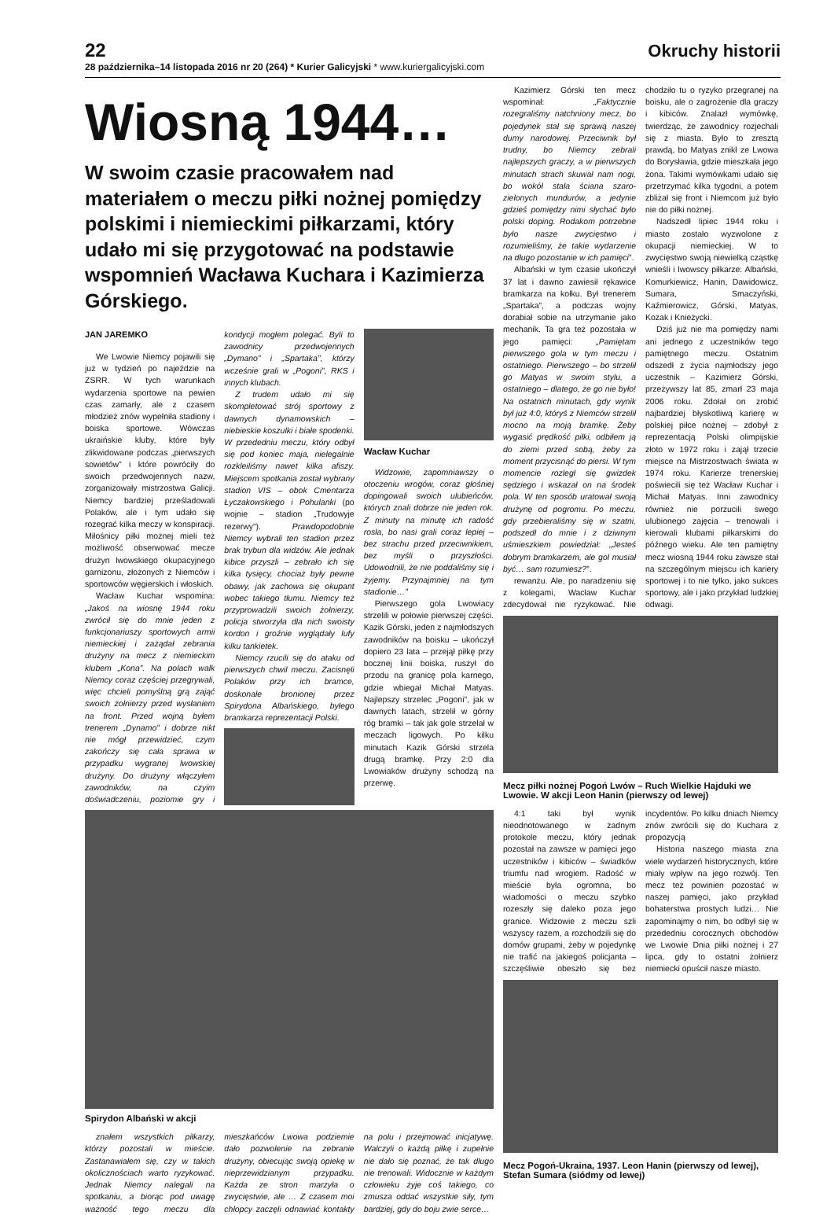22 Okruchy historii
28 października–14 listopada 2016 nr 20 (264) * Kurier Galicyjski * www.kuriergalicyjski.com
Wiosną 1944…
W swoim czasie pracowałem nad materiałem o meczu piłki nożnej pomiędzy polskimi i niemieckimi piłkarzami, który udało mi się przygotować na podstawie wspomnień Wacława Kuchara i Kazimierza Górskiego.
JAN JAREMKO
We Lwowie Niemcy pojawili się już w tydzień po najeździe na ZSRR. W tych warunkach wydarzenia sportowe na pewien czas zamarły, ale z czasem młodzież znów wypełniła stadiony i boiska sportowe. Wówczas ukraińskie kluby, które były zlikwidowane podczas „pierwszych sowietów” i które powróciły do swoich przedwojennych nazw, zorganizowały mistrzostwa Galicji. Niemcy bardziej prześladowali Polaków, ale i tym udało się rozegrać kilka meczy w konspiracji. Miłośnicy piłki możnej mieli też możliwość obserwować mecze drużyn lwowskiego okupacyjnego garnizonu, złożonych z Niemców i sportowców węgierskich i włoskich.
Wacław Kuchar wspomina: „Jakoś na wiosnę 1944 roku zwrócił się do mnie jeden z funkcjonariuszy sportowych armii niemieckiej i zażądał zebrania drużyny na mecz z niemieckim klubem „Kona”. Na polach walk Niemcy coraz częściej przegrywali, więc chcieli pomyślną grą zająć swoich żołnierzy przed wysłaniem na front. Przed wojną byłem trenerem „Dynamo” i dobrze nikt nie mógł przewidzieć, czym zakończy się cała sprawa w przypadku wygranej lwowskiej drużyny. Do drużyny włączyłem zawodników, na czyim doświadczeniu, poziomie gry i kondycji mogłem polegać. Byli to zawodnicy przedwojennych „Dymano” i „Spartaka”, którzy wcześnie grali w „Pogoni”, RKS i innych klubach.
Z trudem udało mi się skompletować strój sportowy z dawnych dynamowskich – niebieskie koszulki i białe spodenki. W przededniu meczu, który odbył się pod koniec maja, nielegalnie rozkleiliśmy nawet kilka afiszy. Miejscem spotkania został wybrany stadion VIS – obok Cmentarza Łyczakowskiego i Pohulanki (po wojnie – stadion „Trudowyje rezerwy”). Prawdopodobnie Niemcy wybrali ten stadion przez brak trybun dla widzów. Ale jednak kibice przyszli – zebrało ich się kilka tysięcy, chociaż były pewne obawy, jak zachowa się okupant wobec takiego tłumu. Niemcy też przyprowadzili swoich żołnierzy, policja stworzyła dla nich swoisty kordon i groźnie wyglądały lufy kilku tankietek.
Niemcy rzucili się do ataku od pierwszych chwil meczu. Zacisnęli Polaków przy ich bramce, doskonale bronionej przez Spirydona Albańskiego, byłego bramkarza reprezentacji Polski.
Wacław Kuchar
Widzowie, zapomniawszy o otoczeniu wrogów, coraz głośniej dopingowali swoich ulubieńców, których znali dobrze nie jeden rok. Z minuty na minutę ich radość rosła, bo nasi grali coraz lepiej – bez strachu przed przeciwnikiem, bez myśli o przyszłości. Udowodnili, że nie poddaliśmy się i żyjemy. Przynajmniej na tym stadionie…”
Pierwszego gola Lwowiacy strzelili w połowie pierwszej części. Kazik Górski, jeden z najmłodszych zawodników na boisku – ukończył dopiero 23 lata – przejął piłkę przy bocznej linii boiska, ruszył do przodu na granicę pola karnego, gdzie wbiegał Michał Matyas. Najlepszy strzelec „Pogoni”, jak w dawnych latach, strzelił w górny róg bramki – tak jak gole strzelał w meczach ligowych. Po kilku minutach Kazik Górski strzela drugą bramkę. Przy 2:0 dla Lwowiaków drużyny schodzą na przerwę.
Spirydon Albański w akcji
znałem wszystkich piłkarzy, którzy pozostali w mieście. Zastanawiałem się, czy w takich okolicznościach warto ryzykować. Jednak Niemcy nalegali na spotkaniu, a biorąc pod uwagę ważność tego meczu dla mieszkańców Lwowa podziemie dało pozwolenie na zebranie drużyny, obiecując swoją opiekę w nieprzewidzianym przypadku. Każda ze stron marzyła o zwycięstwie, ale … Z czasem moi chłopcy zaczęli odnawiać kontakty na polu i przejmować inicjatywę. Walczyli o każdą piłkę i zupełnie nie dało się poznać, że tak długo nie trenowali. Widocznie w każdym człowieku żyje coś takiego, co zmusza oddać wszystkie siły, tym bardziej, gdy do boju zwie serce…
Kazimierz Górski ten mecz wspominał: „Faktycznie rozegraliśmy natchniony mecz, bo pojedynek stał się sprawą naszej dumy narodowej. Przeciwnik był trudny, bo Niemcy zebrali najlepszych graczy, a w pierwszych minutach strach skuwał nam nogi, bo wokół stała ściana szaro-zielonych mundurów, a jedynie gdzieś pomiędzy nimi słychać było polski doping. Rodakom potrzebne było nasze zwycięstwo i rozumieliśmy, że takie wydarzenie na długo pozostanie w ich pamięci”.
Albański w tym czasie ukończył 37 lat i dawno zawiesił rękawice bramkarza na kołku. Był trenerem „Spartaka”, a podczas wojny dorabiał sobie na utrzymanie jako mechanik. Ta gra też pozostała w jego pamięci: „Pamiętam pierwszego gola w tym meczu i ostatniego. Pierwszego – bo strzelił go Matyas w swoim stylu, a ostatniego – dlatego, że go nie było! Na ostatnich minutach, gdy wynik był już 4:0, któryś z Niemców strzelił mocno na moją bramkę. Żeby wygasić prędkość piłki, odbiłem ją do ziemi przed sobą, żeby za moment przycisnąć do piersi. W tym momencie rozległ się gwizdek sędziego i wskazał on na środek pola. W ten sposób uratował swoją drużynę od pogromu. Po meczu, gdy przebieraliśmy się w szatni, podszedł do mnie i z dziwnym uśmieszkiem powiedział: „Jesteś dobrym bramkarzem, ale gol musiał być… sam rozumiesz?”.
rewanżu. Ale, po naradzeniu się z kolegami, Wacław Kuchar zdecydował nie ryzykować. Nie chodziło tu o ryzyko przegranej na boisku, ale o zagrożenie dla graczy i kibiców. Znalazł wymówkę, twierdząc, że zawodnicy rozjechali się z miasta. Było to zresztą prawdą, bo Matyas znikł ze Lwowa do Borysławia, gdzie mieszkała jego żona. Takimi wymówkami udało się przetrzymać kilka tygodni, a potem zbliżał się front i Niemcom już było nie do piłki nożnej.
Nadszedł lipiec 1944 roku i miasto zostało wyzwolone z okupacji niemieckiej. W to zwycięstwo swoją niewielką cząstkę wnieśli i lwowscy piłkarze: Albański, Komurkiewicz, Hanin, Dawidowicz, Sumara, Smaczyński, Kaźmierowicz, Górski, Matyas, Kozak i Knieżycki.
Dziś już nie ma pomiędzy nami ani jednego z uczestników tego pamiętnego meczu. Ostatnim odszedł z życia najmłodszy jego uczestnik – Kazimierz Górski, przeżywszy lat 85, zmarł 23 maja 2006 roku. Zdołał on zrobić najbardziej błyskotliwą karierę w polskiej piłce nożnej – zdobył z reprezentacją Polski olimpijskie złoto w 1972 roku i zajął trzecie miejsce na Mistrzostwach świata w 1974 roku. Karierze trenerskiej poświecili się też Wacław Kuchar i Michał Matyas. Inni zawodnicy również nie porzucili swego ulubionego zajęcia – trenowali i kierowali klubami piłkarskimi do późnego wieku. Ale ten pamiętny mecz wiosną 1944 roku zawsze stał na szczególnym miejscu ich kariery sportowej i to nie tylko, jako sukces sportowy, ale i jako przykład ludzkiej odwagi.
Mecz piłki nożnej Pogoń Lwów – Ruch Wielkie Hajduki we Lwowie. W akcji Leon Hanin (pierwszy od lewej)
4:1 taki był wynik nieodnotowanego w żadnym protokole meczu, który jednak pozostał na zawsze w pamięci jego uczestników i kibiców – świadków triumfu nad wrogiem. Radość w mieście była ogromna, bo wiadomości o meczu szybko rozeszły się daleko poza jego granice. Widzowie z meczu szli wszyscy razem, a rozchodzili się do domów grupami, żeby w pojedynkę nie trafić na jakiegoś policjanta – szczęśliwie obeszło się bez incydentów. Po kilku dniach Niemcy znów zwrócili się do Kuchara z propozycją
Historia naszego miasta zna wiele wydarzeń historycznych, które miały wpływ na jego rozwój. Ten mecz też powinien pozostać w naszej pamięci, jako przykład bohaterstwa prostych ludzi… Nie zapominajmy o nim, bo odbył się w przededniu corocznych obchodów we Lwowie Dnia piłki nożnej i 27 lipca, gdy to ostatni żołnierz niemiecki opuścił nasze miasto.
Mecz Pogoń-Ukraina, 1937. Leon Hanin (pierwszy od lewej), Stefan Sumara (siódmy od lewej)